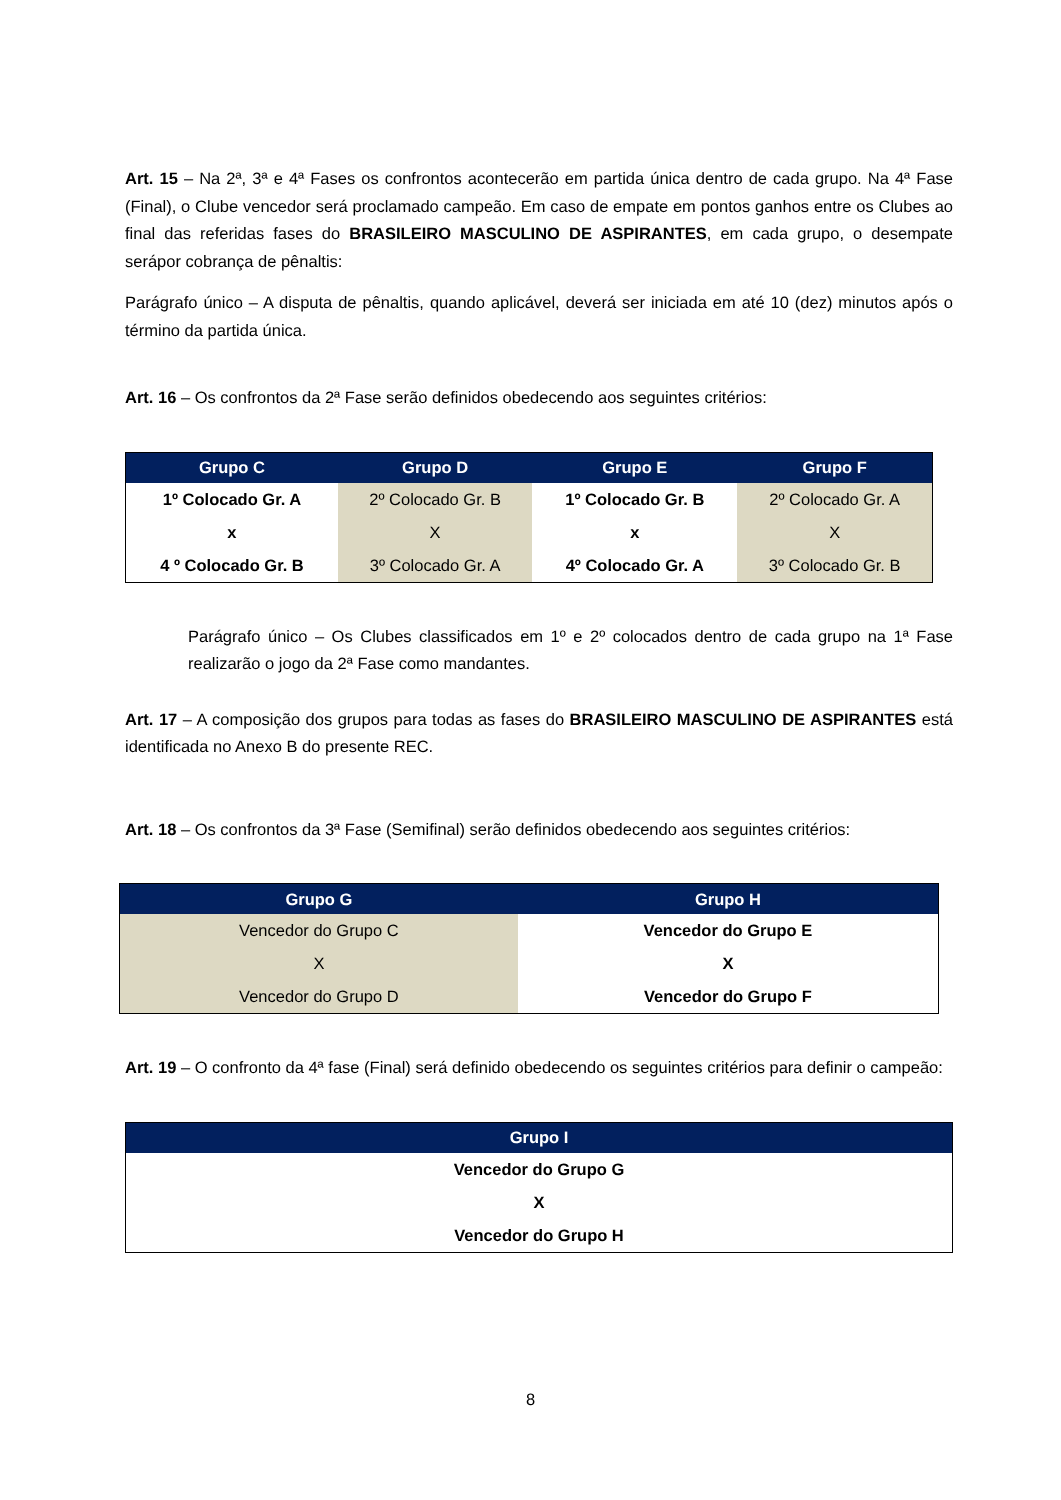Art. 15 – Na 2ª, 3ª e 4ª Fases os confrontos acontecerão em partida única dentro de cada grupo. Na 4ª Fase (Final), o Clube vencedor será proclamado campeão. Em caso de empate em pontos ganhos entre os Clubes ao final das referidas fases do BRASILEIRO MASCULINO DE ASPIRANTES, em cada grupo, o desempate serápor cobrança de pênaltis:
Parágrafo único – A disputa de pênaltis, quando aplicável, deverá ser iniciada em até 10 (dez) minutos após o término da partida única.
Art. 16 – Os confrontos da 2ª Fase serão definidos obedecendo aos seguintes critérios:
| Grupo C | Grupo D | Grupo E | Grupo F |
| --- | --- | --- | --- |
| 1º Colocado Gr. A | 2º Colocado Gr. B | 1º Colocado Gr. B | 2º Colocado Gr. A |
| x | X | x | X |
| 4 º Colocado Gr. B | 3º Colocado Gr. A | 4º Colocado Gr. A | 3º Colocado Gr. B |
Parágrafo único – Os Clubes classificados em 1º e 2º colocados dentro de cada grupo na 1ª Fase realizarão o jogo da 2ª Fase como mandantes.
Art. 17 – A composição dos grupos para todas as fases do BRASILEIRO MASCULINO DE ASPIRANTES está identificada no Anexo B do presente REC.
Art. 18 – Os confrontos da 3ª Fase (Semifinal) serão definidos obedecendo aos seguintes critérios:
| Grupo G | Grupo H |
| --- | --- |
| Vencedor do Grupo C | Vencedor do Grupo E |
| X | X |
| Vencedor do Grupo D | Vencedor do Grupo F |
Art. 19 – O confronto da 4ª fase (Final) será definido obedecendo os seguintes critérios para definir o campeão:
| Grupo I |
| --- |
| Vencedor do Grupo G |
| X |
| Vencedor do Grupo H |
8